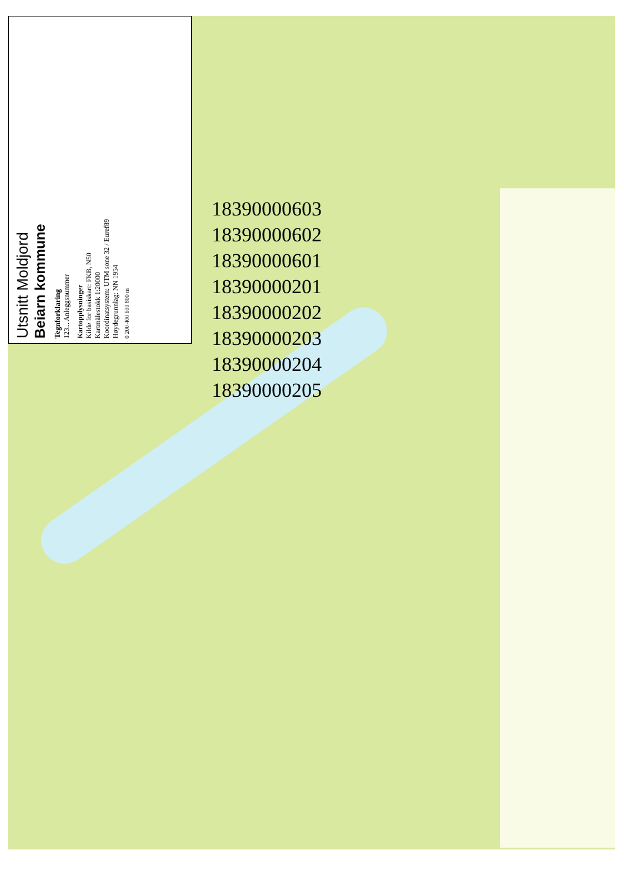Utsnitt Moldjord
Beiarn kommune
Tegnforklaring
123... Anleggsnummer
Kartopplysninger
Kilde for basiskart: FKB, N50
Kartmålestokk 1:20000
Koordinatsystem: UTM sone 32 / Euref89
Høydegrunnlag: NN 1954
0 200 400 600 800 m
18390000603
18390000602
18390000601
18390000201
18390000202
18390000203
18390000204
18390000205